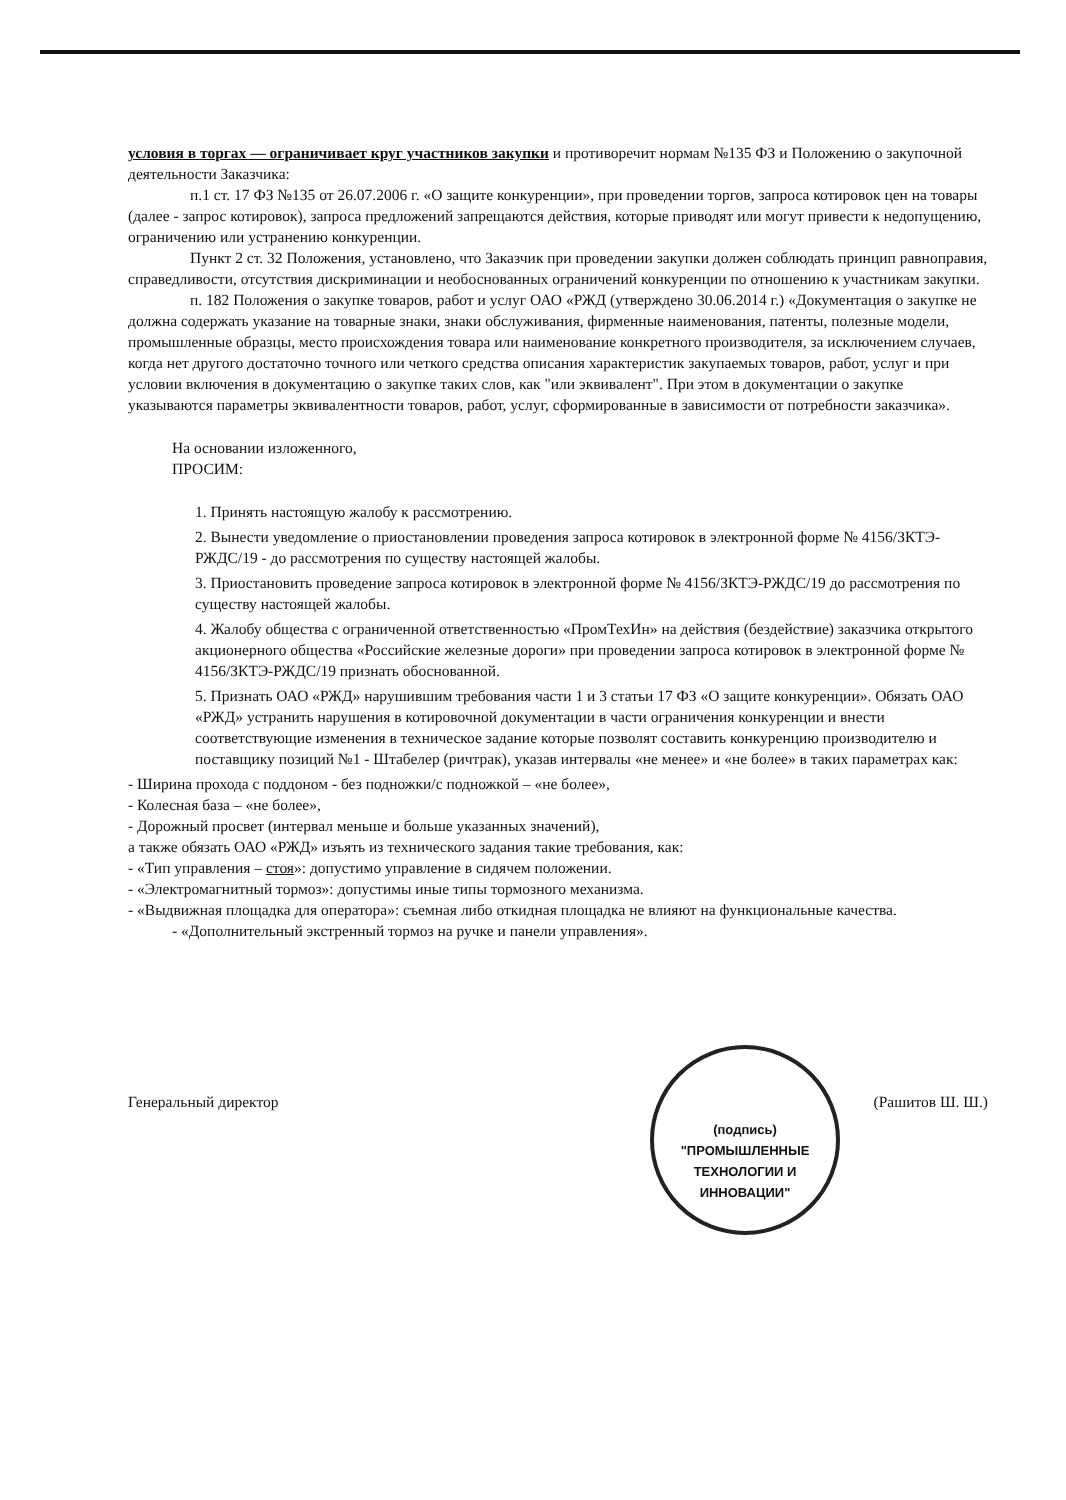условия в торгах — ограничивает круг участников закупки и противоречит нормам №135 ФЗ и Положению о закупочной деятельности Заказчика:
п.1 ст. 17 ФЗ №135 от 26.07.2006 г. «О защите конкуренции», при проведении торгов, запроса котировок цен на товары (далее - запрос котировок), запроса предложений запрещаются действия, которые приводят или могут привести к недопущению, ограничению или устранению конкуренции.
Пункт 2 ст. 32 Положения, установлено, что Заказчик при проведении закупки должен соблюдать принцип равноправия, справедливости, отсутствия дискриминации и необоснованных ограничений конкуренции по отношению к участникам закупки.
п. 182 Положения о закупке товаров, работ и услуг ОАО «РЖД (утверждено 30.06.2014 г.) «Документация о закупке не должна содержать указание на товарные знаки, знаки обслуживания, фирменные наименования, патенты, полезные модели, промышленные образцы, место происхождения товара или наименование конкретного производителя, за исключением случаев, когда нет другого достаточно точного или четкого средства описания характеристик закупаемых товаров, работ, услуг и при условии включения в документацию о закупке таких слов, как "или эквивалент". При этом в документации о закупке указываются параметры эквивалентности товаров, работ, услуг, сформированные в зависимости от потребности заказчика».
На основании изложенного,
ПРОСИМ:
1. Принять настоящую жалобу к рассмотрению.
2. Вынести уведомление о приостановлении проведения запроса котировок в электронной форме № 4156/ЗКТЭ-РЖДС/19 - до рассмотрения по существу настоящей жалобы.
3. Приостановить проведение запроса котировок в электронной форме № 4156/ЗКТЭ-РЖДС/19 до рассмотрения по существу настоящей жалобы.
4. Жалобу общества с ограниченной ответственностью «ПромТехИн» на действия (бездействие) заказчика открытого акционерного общества «Российские железные дороги» при проведении запроса котировок в электронной форме № 4156/ЗКТЭ-РЖДС/19 признать обоснованной.
5. Признать ОАО «РЖД» нарушившим требования части 1 и 3 статьи 17 ФЗ «О защите конкуренции». Обязать ОАО «РЖД» устранить нарушения в котировочной документации в части ограничения конкуренции и внести соответствующие изменения в техническое задание которые позволят составить конкуренцию производителю и поставщику позиций №1 - Штабелер (ричтрак), указав интервалы «не менее» и «не более» в таких параметрах как:
- Ширина прохода с поддоном - без подножки/с подножкой – «не более»,
- Колесная база – «не более»,
- Дорожный просвет (интервал меньше и больше указанных значений),
а также обязать ОАО «РЖД» изъять из технического задания такие требования, как:
- «Тип управления – стоя»: допустимо управление в сидячем положении.
- «Электромагнитный тормоз»: допустимы иные типы тормозного механизма.
- «Выдвижная площадка для оператора»: съемная либо откидная площадка не влияют на функциональные качества.
- «Дополнительный экстренный тормоз на ручке и панели управления».
Генеральный директор (Рашитов Ш. Ш.)
(подпись)
"ПРОМЫШЛЕННЫЕ
ТЕХНОЛОГИИ И
ИННОВАЦИИ"